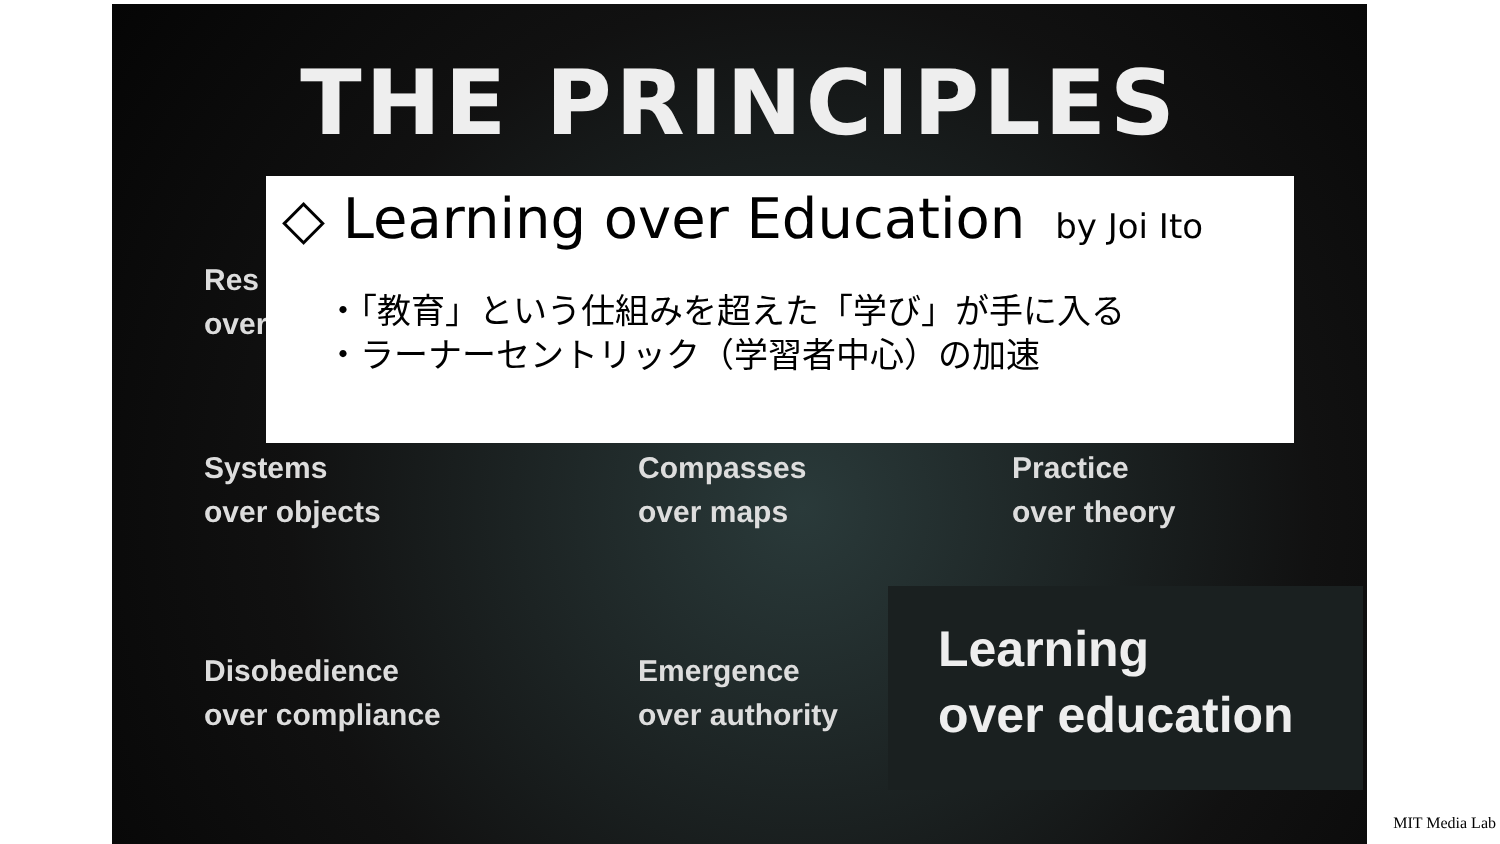THE PRINCIPLES
Res
over
◇ Learning over Education by Joi Ito
・「教育」という仕組みを超えた「学び」が手に入る
・ラーナーセントリック（学習者中心）の加速
Systems
over objects
Compasses
over maps
Practice
over theory
Disobedience
over compliance
Emergence
over authority
Learning
over education
MIT Media Lab